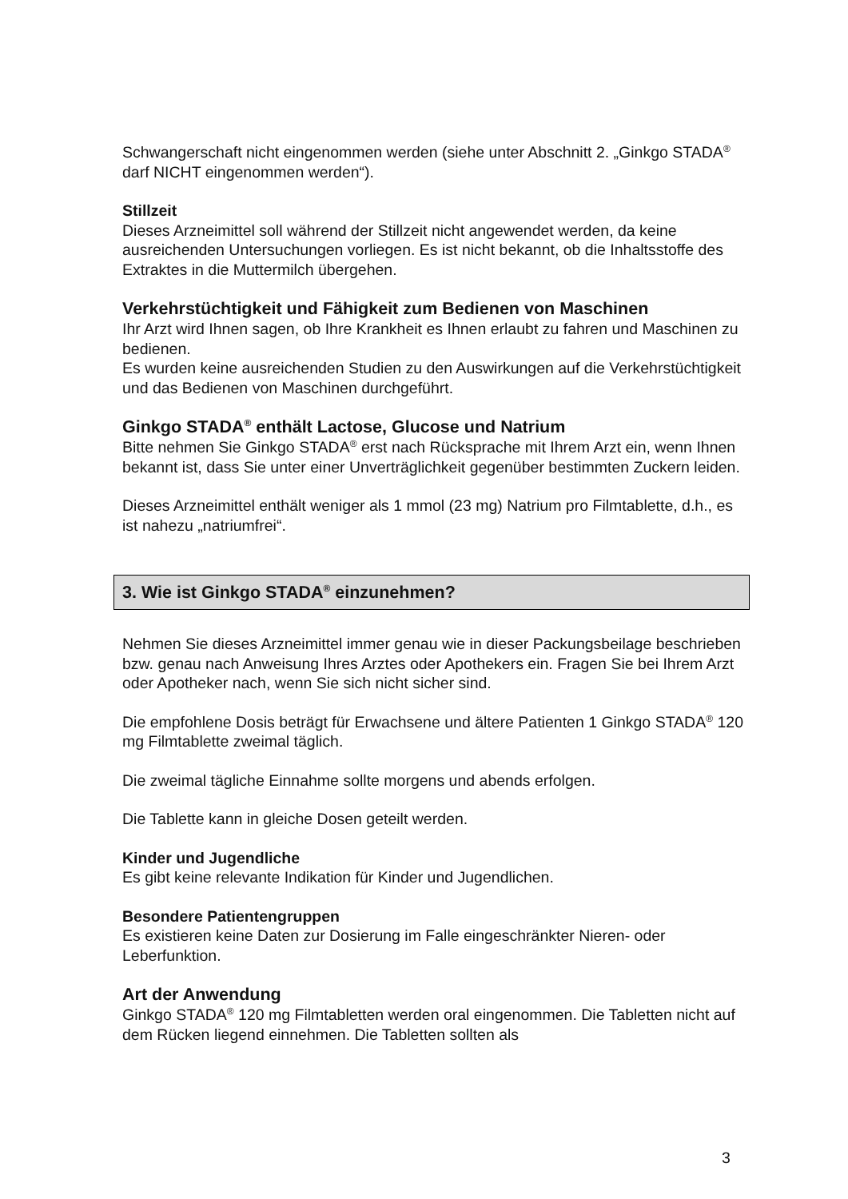Schwangerschaft nicht eingenommen werden (siehe unter Abschnitt 2. „Ginkgo STADA<sup>®</sup> darf NICHT eingenommen werden“).
Stillzeit
Dieses Arzneimittel soll während der Stillzeit nicht angewendet werden, da keine ausreichenden Untersuchungen vorliegen. Es ist nicht bekannt, ob die Inhaltsstoffe des Extraktes in die Muttermilch übergehen.
Verkehrstüchtigkeit und Fähigkeit zum Bedienen von Maschinen
Ihr Arzt wird Ihnen sagen, ob Ihre Krankheit es Ihnen erlaubt zu fahren und Maschinen zu bedienen.
Es wurden keine ausreichenden Studien zu den Auswirkungen auf die Verkehrstüchtigkeit und das Bedienen von Maschinen durchgeführt.
Ginkgo STADA<sup>®</sup> enthält Lactose, Glucose und Natrium
Bitte nehmen Sie Ginkgo STADA<sup>®</sup> erst nach Rücksprache mit Ihrem Arzt ein, wenn Ihnen bekannt ist, dass Sie unter einer Unverträglichkeit gegenüber bestimmten Zuckern leiden.
Dieses Arzneimittel enthält weniger als 1 mmol (23 mg) Natrium pro Filmtablette, d.h., es ist nahezu „natriumfrei“.
3. Wie ist Ginkgo STADA<sup>®</sup> einzunehmen?
Nehmen Sie dieses Arzneimittel immer genau wie in dieser Packungsbeilage beschrieben bzw. genau nach Anweisung Ihres Arztes oder Apothekers ein. Fragen Sie bei Ihrem Arzt oder Apotheker nach, wenn Sie sich nicht sicher sind.
Die empfohlene Dosis beträgt für Erwachsene und ältere Patienten 1 Ginkgo STADA<sup>®</sup> 120 mg Filmtablette zweimal täglich.
Die zweimal tägliche Einnahme sollte morgens und abends erfolgen.
Die Tablette kann in gleiche Dosen geteilt werden.
Kinder und Jugendliche
Es gibt keine relevante Indikation für Kinder und Jugendlichen.
Besondere Patientengruppen
Es existieren keine Daten zur Dosierung im Falle eingeschränkter Nieren- oder Leberfunktion.
Art der Anwendung
Ginkgo STADA<sup>®</sup> 120 mg Filmtabletten werden oral eingenommen. Die Tabletten nicht auf dem Rücken liegend einnehmen. Die Tabletten sollten als
3